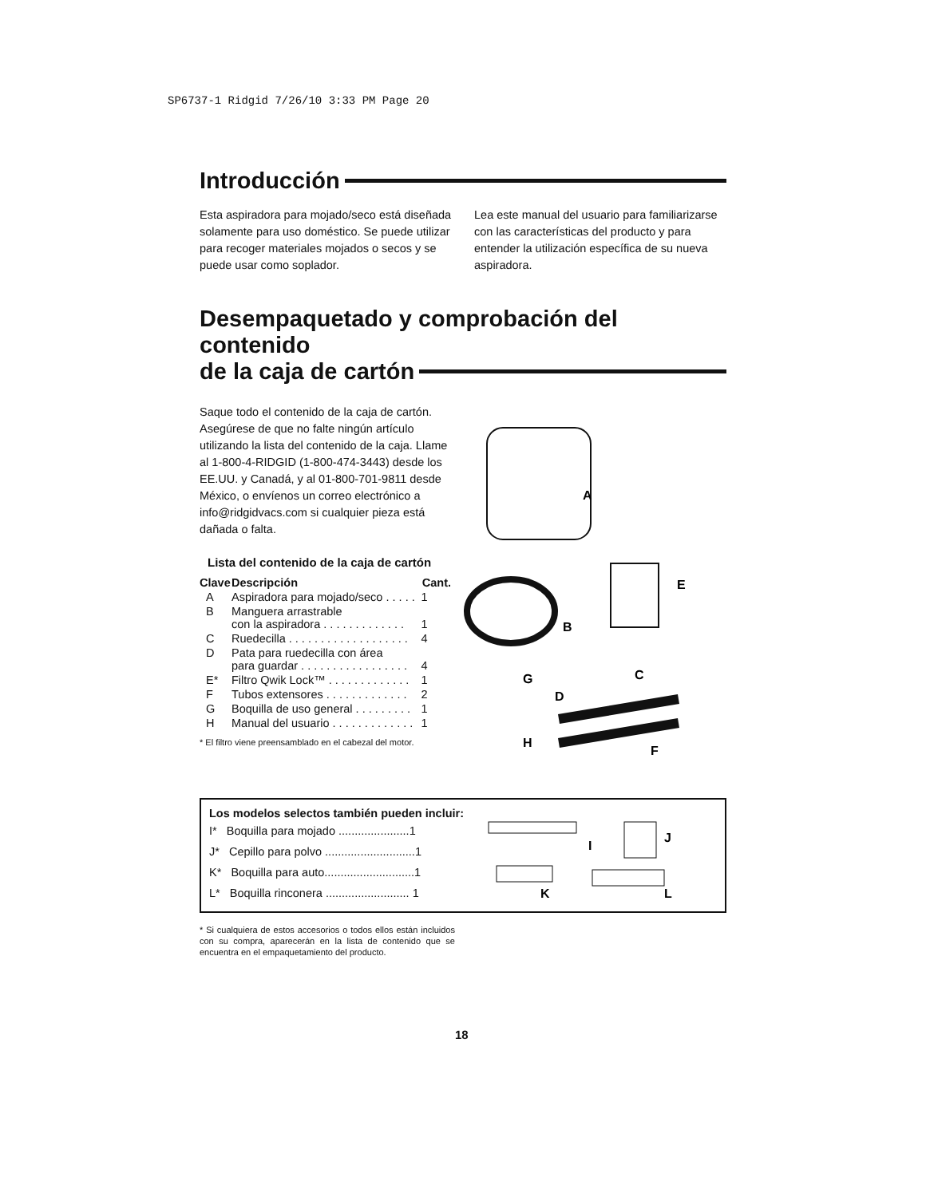SP6737-1 Ridgid 7/26/10 3:33 PM Page 20
Introducción
Esta aspiradora para mojado/seco está diseñada solamente para uso doméstico. Se puede utilizar para recoger materiales mojados o secos y se puede usar como soplador.
Lea este manual del usuario para familiarizarse con las características del producto y para entender la utilización específica de su nueva aspiradora.
Desempaquetado y comprobación del contenido
de la caja de cartón
Saque todo el contenido de la caja de cartón. Asegúrese de que no falte ningún artículo utilizando la lista del contenido de la caja. Llame al 1-800-4-RIDGID (1-800-474-3443) desde los EE.UU. y Canadá, y al 01-800-701-9811 desde México, o envíenos un correo electrónico a info@ridgidvacs.com si cualquier pieza está dañada o falta.
Lista del contenido de la caja de cartón
| Clave | Descripción | Cant. |
| --- | --- | --- |
| A | Aspiradora para mojado/seco . . . . . | 1 |
| B | Manguera arrastrable con la aspiradora . . . . . . . . . . . . . | 1 |
| C | Ruedecilla . . . . . . . . . . . . . . . . . . . | 4 |
| D | Pata para ruedecilla con área para guardar . . . . . . . . . . . . . . . . . | 4 |
| E* | Filtro Qwik Lock™ . . . . . . . . . . . . . | 1 |
| F | Tubos extensores . . . . . . . . . . . . . | 2 |
| G | Boquilla de uso general . . . . . . . . . | 1 |
| H | Manual del usuario . . . . . . . . . . . . . | 1 |
* El filtro viene preensamblado en el cabezal del motor.
A
E
B
C
G
D
H
F
Los modelos selectos también pueden incluir:
I* Boquilla para mojado ......................1
J* Cepillo para polvo ............................1
K* Boquilla para auto............................1
L* Boquilla rinconera .......................... 1
I
J
K
L
* Si cualquiera de estos accesorios o todos ellos están incluidos con su compra, aparecerán en la lista de contenido que se encuentra en el empaquetamiento del producto.
18